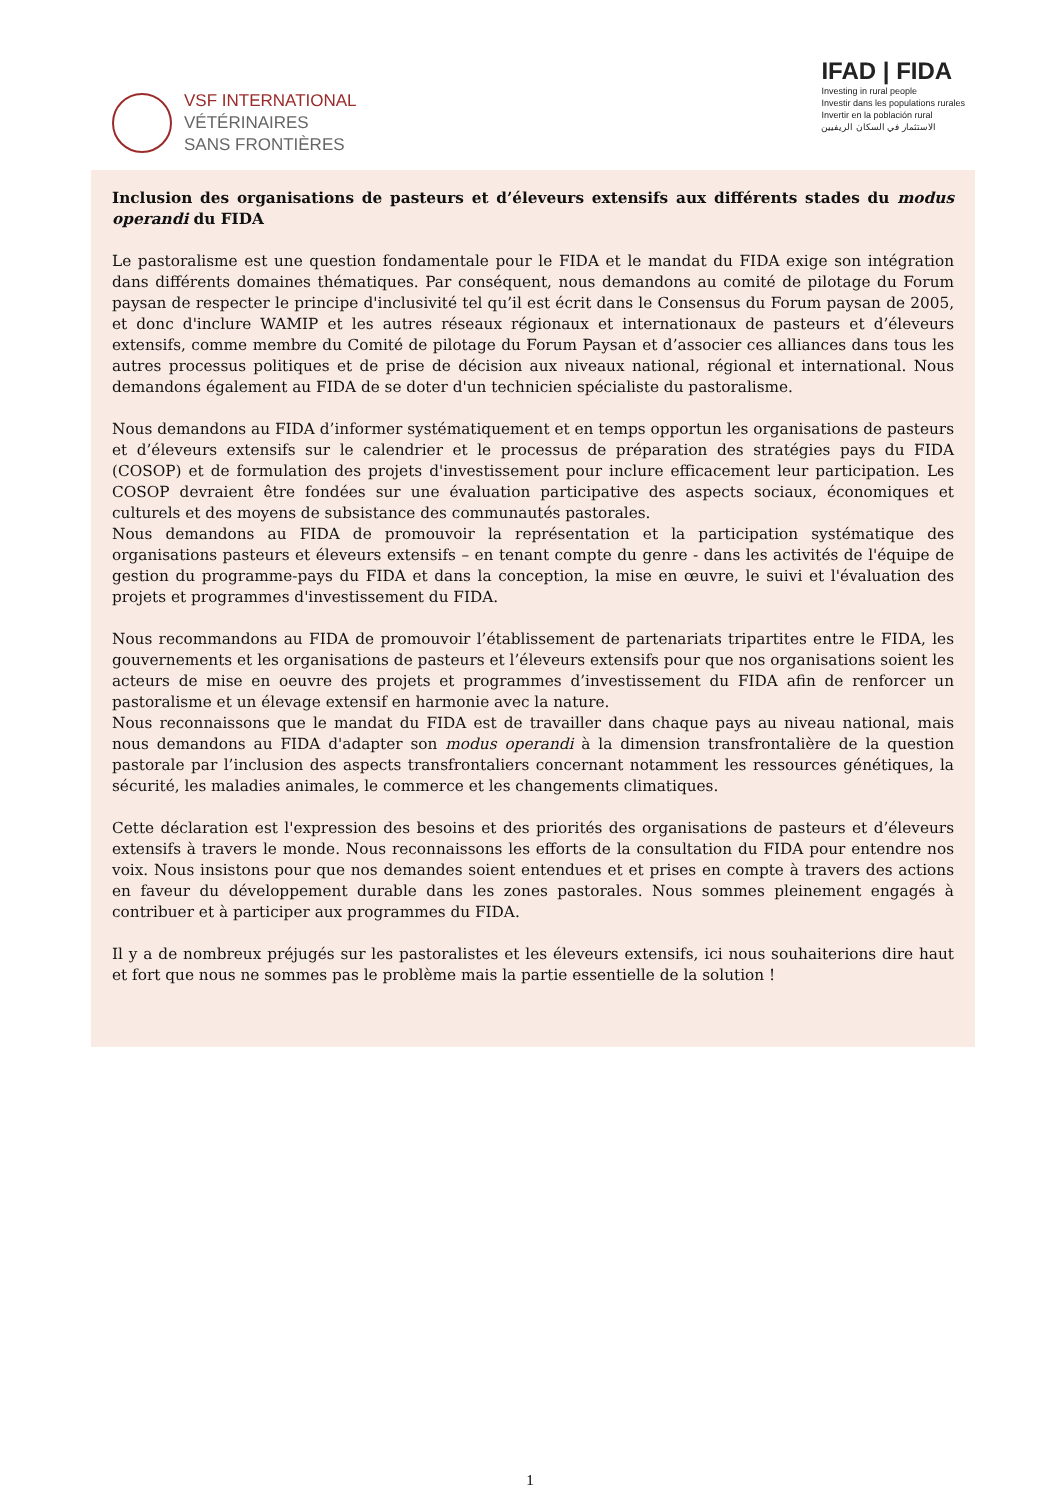VSF INTERNATIONAL
VÉTÉRINAIRES
SANS FRONTIÈRES
IFAD | FIDA
Investing in rural people
Investir dans les populations rurales
Invertir en la población rural
الاستثمار في السكان الريفيين
Inclusion des organisations de pasteurs et d’éleveurs extensifs aux différents stades du modus operandi du FIDA
Le pastoralisme est une question fondamentale pour le FIDA et le mandat du FIDA exige son intégration dans différents domaines thématiques. Par conséquent, nous demandons au comité de pilotage du Forum paysan de respecter le principe d'inclusivité tel qu’il est écrit dans le Consensus du Forum paysan de 2005, et donc d'inclure WAMIP et les autres réseaux régionaux et internationaux de pasteurs et d’éleveurs extensifs, comme membre du Comité de pilotage du Forum Paysan et d’associer ces alliances dans tous les autres processus politiques et de prise de décision aux niveaux national, régional et international. Nous demandons également au FIDA de se doter d'un technicien spécialiste du pastoralisme.
Nous demandons au FIDA d’informer systématiquement et en temps opportun les organisations de pasteurs et d’éleveurs extensifs sur le calendrier et le processus de préparation des stratégies pays du FIDA (COSOP) et de formulation des projets d'investissement pour inclure efficacement leur participation. Les COSOP devraient être fondées sur une évaluation participative des aspects sociaux, économiques et culturels et des moyens de subsistance des communautés pastorales.
Nous demandons au FIDA de promouvoir la représentation et la participation systématique des organisations pasteurs et éleveurs extensifs – en tenant compte du genre - dans les activités de l'équipe de gestion du programme-pays du FIDA et dans la conception, la mise en œuvre, le suivi et l'évaluation des projets et programmes d'investissement du FIDA.
Nous recommandons au FIDA de promouvoir l’établissement de partenariats tripartites entre le FIDA, les gouvernements et les organisations de pasteurs et l’éleveurs extensifs pour que nos organisations soient les acteurs de mise en oeuvre des projets et programmes d’investissement du FIDA afin de renforcer un pastoralisme et un élevage extensif en harmonie avec la nature.
Nous reconnaissons que le mandat du FIDA est de travailler dans chaque pays au niveau national, mais nous demandons au FIDA d'adapter son modus operandi à la dimension transfrontalière de la question pastorale par l’inclusion des aspects transfrontaliers concernant notamment les ressources génétiques, la sécurité, les maladies animales, le commerce et les changements climatiques.
Cette déclaration est l'expression des besoins et des priorités des organisations de pasteurs et d’éleveurs extensifs à travers le monde. Nous reconnaissons les efforts de la consultation du FIDA pour entendre nos voix. Nous insistons pour que nos demandes soient entendues et et prises en compte à travers des actions en faveur du développement durable dans les zones pastorales. Nous sommes pleinement engagés à contribuer et à participer aux programmes du FIDA.
Il y a de nombreux préjugés sur les pastoralistes et les éleveurs extensifs, ici nous souhaiterions dire haut et fort que nous ne sommes pas le problème mais la partie essentielle de la solution !
1